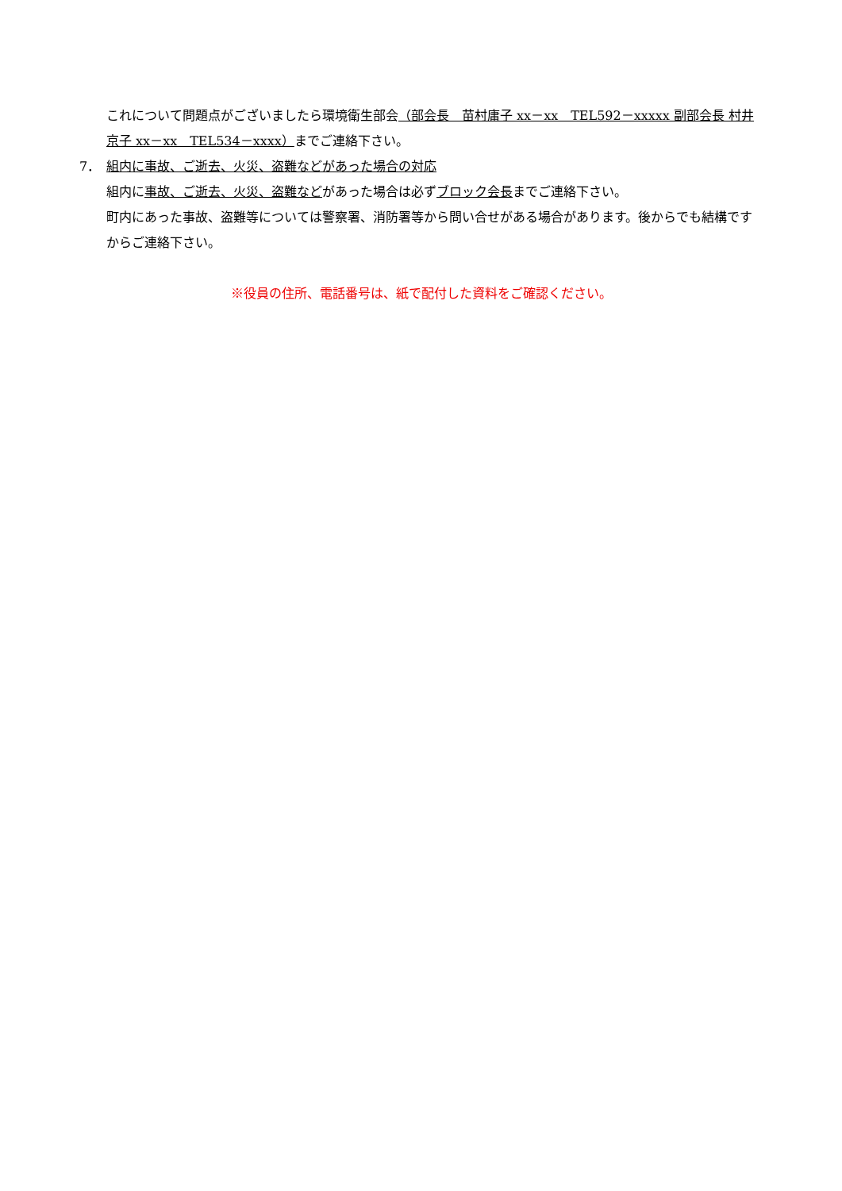これについて問題点がございましたら環境衛生部会（部会長　苗村庸子 xx－xx　TEL592－xxxxx 副部会長 村井京子 xx－xx　TEL534－xxxx）までご連絡下さい。
7． 組内に事故、ご逝去、火災、盗難などがあった場合の対応
組内に事故、ご逝去、火災、盗難などがあった場合は必ずブロック会長までご連絡下さい。
町内にあった事故、盗難等については警察署、消防署等から問い合せがある場合があります。後からでも結構ですからご連絡下さい。
※役員の住所、電話番号は、紙で配付した資料をご確認ください。